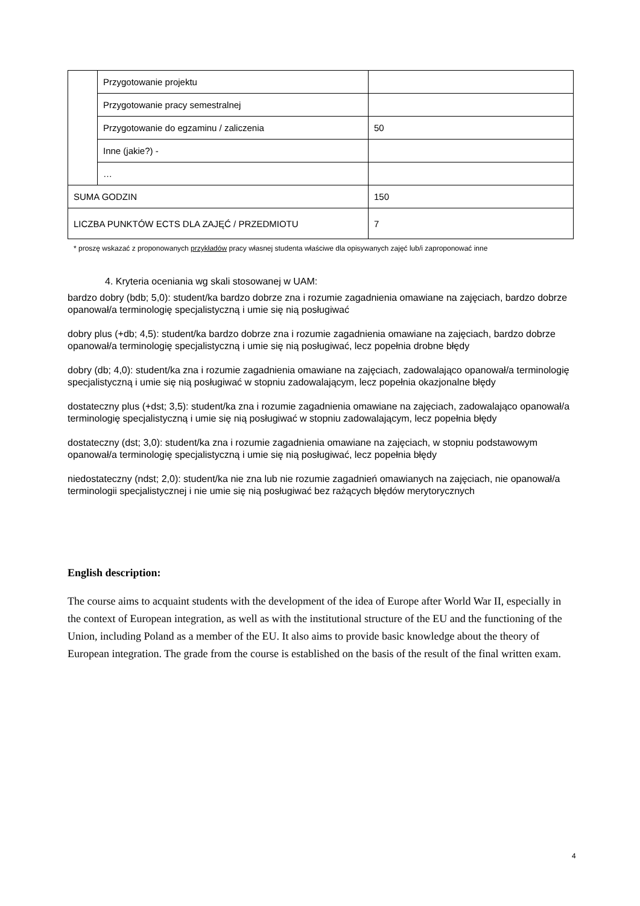| | Przygotowanie projektu | |
| | Przygotowanie pracy semestralnej | |
| | Przygotowanie do egzaminu / zaliczenia | 50 |
| | Inne (jakie?) - | |
| | … | |
| SUMA GODZIN | | 150 |
| LICZBA PUNKTÓW ECTS DLA ZAJĘĆ / PRZEDMIOTU | | 7 |
* proszę wskazać z proponowanych przykładów pracy własnej studenta właściwe dla opisywanych zajęć lub/i zaproponować inne
4. Kryteria oceniania wg skali stosowanej w UAM:
bardzo dobry (bdb; 5,0): student/ka bardzo dobrze zna i rozumie zagadnienia omawiane na zajęciach, bardzo dobrze opanował/a terminologię specjalistyczną i umie się nią posługiwać
dobry plus (+db; 4,5): student/ka bardzo dobrze zna i rozumie zagadnienia omawiane na zajęciach, bardzo dobrze opanował/a terminologię specjalistyczną i umie się nią posługiwać, lecz popełnia drobne błędy
dobry (db; 4,0): student/ka zna i rozumie zagadnienia omawiane na zajęciach, zadowalająco opanował/a terminologię specjalistyczną i umie się nią posługiwać w stopniu zadowalającym, lecz popełnia okazjonalne błędy
dostateczny plus (+dst; 3,5): student/ka zna i rozumie zagadnienia omawiane na zajęciach, zadowalająco opanował/a terminologię specjalistyczną i umie się nią posługiwać w stopniu zadowalającym, lecz popełnia błędy
dostateczny (dst; 3,0): student/ka zna i rozumie zagadnienia omawiane na zajęciach, w stopniu podstawowym opanował/a terminologię specjalistyczną i umie się nią posługiwać, lecz popełnia błędy
niedostateczny (ndst; 2,0): student/ka nie zna lub nie rozumie zagadnień omawianych na zajęciach, nie opanował/a terminologii specjalistycznej i nie umie się nią posługiwać bez rażących błędów merytorycznych
English description:
The course aims to acquaint students with the development of the idea of Europe after World War II, especially in the context of European integration, as well as with the institutional structure of the EU and the functioning of the Union, including Poland as a member of the EU. It also aims to provide basic knowledge about the theory of European integration. The grade from the course is established on the basis of the result of the final written exam.
4